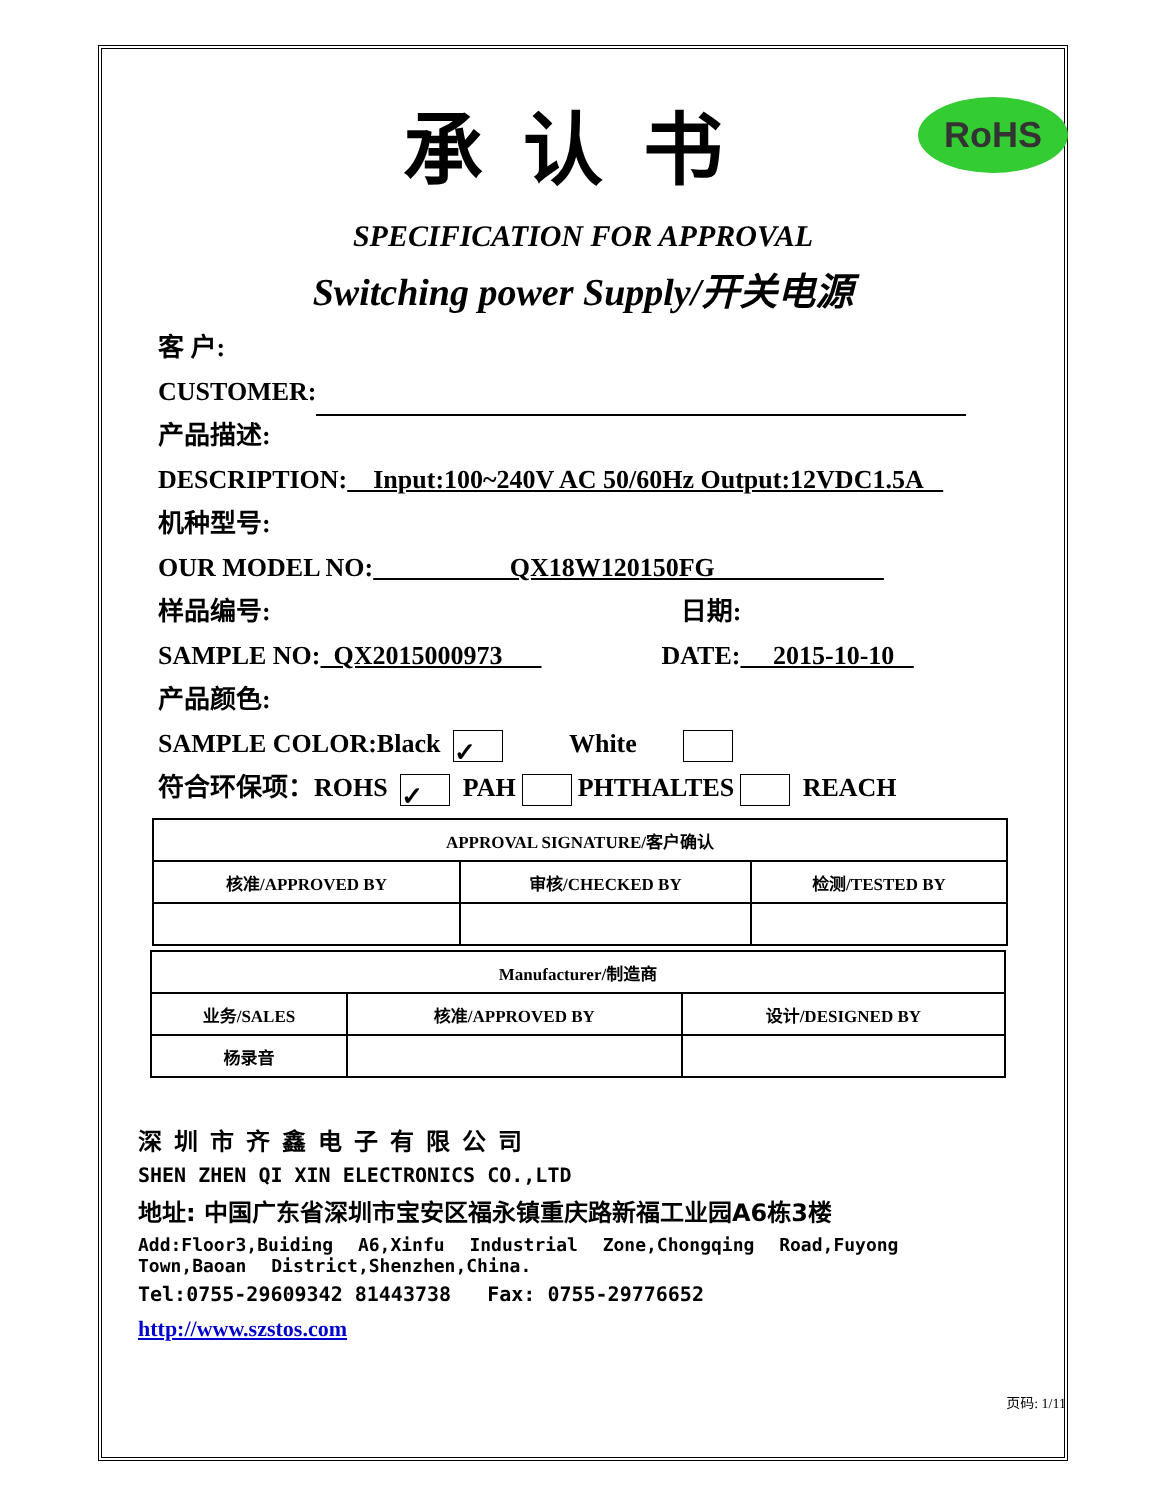承认书
RoHS
SPECIFICATION FOR APPROVAL
Switching power Supply/开关电源
客 户:
CUSTOMER:
产品描述:
DESCRIPTION: Input:100~240V AC 50/60Hz Output:12VDC1.5A
机种型号:
OUR MODEL NO: QX18W120150FG
样品编号: 日期:
SAMPLE NO: QX2015000973 DATE: 2015-10-10
产品颜色:
SAMPLE COLOR:Black ✓ White
符合环保项：ROHS ✓ PAH PHTHALTES REACH
| APPROVAL SIGNATURE/客户确认 | | |
| 核准/APPROVED BY | 审核/CHECKED BY | 检测/TESTED BY |
| Manufacturer/制造商 | | |
| 业务/SALES | 核准/APPROVED BY | 设计/DESIGNED BY |
| 杨录音 | | |
深圳市齐鑫电子有限公司
SHEN ZHEN QI XIN ELECTRONICS CO.,LTD
地址: 中国广东省深圳市宝安区福永镇重庆路新福工业园A6栋3楼
Add:Floor3,Buiding A6,Xinfu Industrial Zone,Chongqing Road,Fuyong Town,Baoan District,Shenzhen,China.
Tel:0755-29609342 81443738 Fax: 0755-29776652
http://www.szstos.com
页码: 1/11